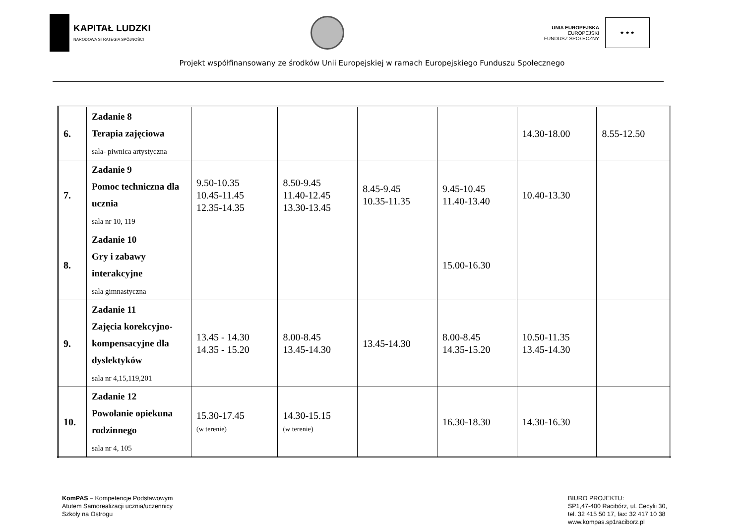KAPITAŁ LUDZKI
NARODOWA STRATEGIA SPÓJNOŚCI
UNIA EUROPEJSKA
EUROPEJSKI
FUNDUSZ SPOŁECZNY
★ ★ ★
Projekt współfinansowany ze środków Unii Europejskiej w ramach Europejskiego Funduszu Społecznego
| 6. | Zadanie 8 Terapia zajęciowa sala- piwnica artystyczna | | | | | 14.30-18.00 | 8.55-12.50 |
| 7. | Zadanie 9 Pomoc techniczna dla ucznia sala nr 10, 119 | 9.50-10.35 10.45-11.45 12.35-14.35 | 8.50-9.45 11.40-12.45 13.30-13.45 | 8.45-9.45 10.35-11.35 | 9.45-10.45 11.40-13.40 | 10.40-13.30 | |
| 8. | Zadanie 10 Gry i zabawy interakcyjne sala gimnastyczna | | | | 15.00-16.30 | | |
| 9. | Zadanie 11 Zajęcia korekcyjno-kompensacyjne dla dyslektyków sala nr 4,15,119,201 | 13.45 - 14.30 14.35 - 15.20 | 8.00-8.45 13.45-14.30 | 13.45-14.30 | 8.00-8.45 14.35-15.20 | 10.50-11.35 13.45-14.30 | |
| 10. | Zadanie 12 Powołanie opiekuna rodzinnego sala nr 4, 105 | 15.30-17.45 (w terenie) | 14.30-15.15 (w terenie) | | 16.30-18.30 | 14.30-16.30 | |
KomPAS – Kompetencje Podstawowym
Atutem Samorealizacji ucznia/uczennicy
Szkoły na Ostrogu
BIURO PROJEKTU:
SP1,47-400 Racibórz, ul. Cecylii 30,
tel. 32 415 50 17, fax: 32 417 10 38
www.kompas.sp1raciborz.pl